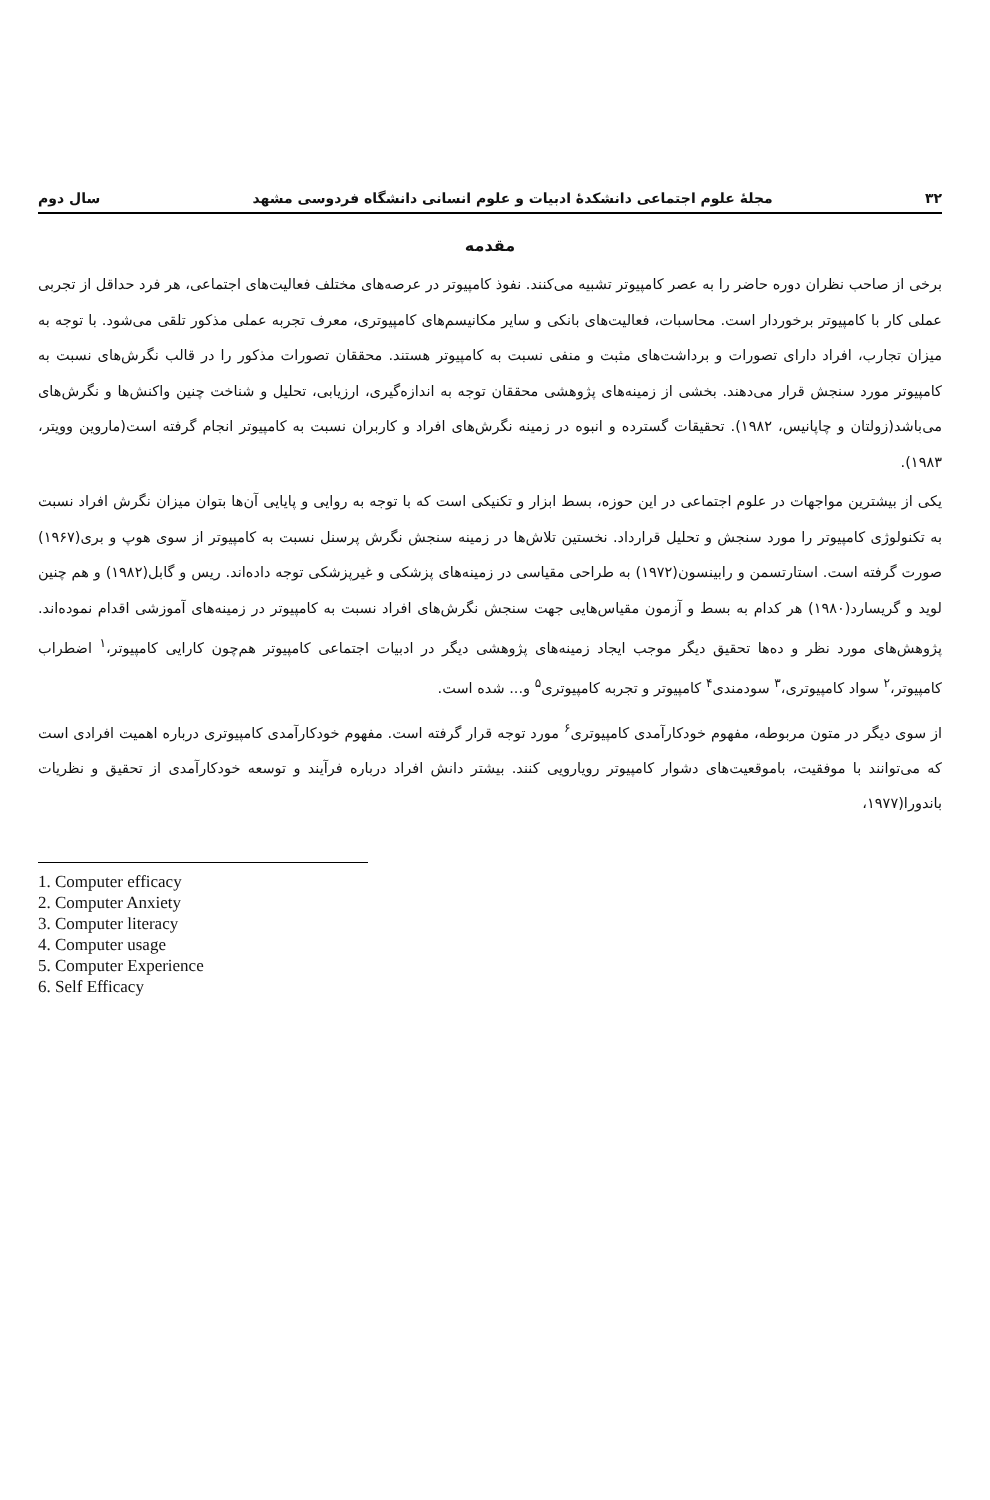۳۲ مجلهٔ علوم اجتماعی دانشکدهٔ ادبیات و علوم انسانی دانشگاه فردوسی مشهد سال دوم
مقدمه
برخی از صاحب نظران دوره حاضر را به عصر کامپیوتر تشبیه می‌کنند. نفوذ کامپیوتر در عرصه‌های مختلف فعالیت‌های اجتماعی، هر فرد حداقل از تجربی عملی کار با کامپیوتر برخوردار است. محاسبات، فعالیت‌های بانکی و سایر مکانیسم‌های کامپیوتری، معرف تجربه عملی مذکور تلقی می‌شود. با توجه به میزان تجارب، افراد دارای تصورات و برداشت‌های مثبت و منفی نسبت به کامپیوتر هستند. محققان تصورات مذکور را در قالب نگرش‌های نسبت به کامپیوتر مورد سنجش قرار می‌دهند. بخشی از زمینه‌های پژوهشی محققان توجه به اندازه‌گیری، ارزیابی، تحلیل و شناخت چنین واکنش‌ها و نگرش‌های می‌باشد(زولتان و چاپانیس، ۱۹۸۲). تحقیقات گسترده و انبوه در زمینه نگرش‌های افراد و کاربران نسبت به کامپیوتر انجام گرفته است(ماروین وویتر، ۱۹۸۳).
یکی از بیشترین مواجهات در علوم اجتماعی در این حوزه، بسط ابزار و تکنیکی است که با توجه به روایی و پایایی آن‌ها بتوان میزان نگرش افراد نسبت به تکنولوژی کامپیوتر را مورد سنجش و تحلیل قرارداد. نخستین تلاش‌ها در زمینه سنجش نگرش پرسنل نسبت به کامپیوتر از سوی هوپ و بری(۱۹۶۷) صورت گرفته است. استارتسمن و رابینسون(۱۹۷۲) به طراحی مقیاسی در زمینه‌های پزشکی و غیرپزشکی توجه داده‌اند. ریس و گابل(۱۹۸۲) و هم چنین لوید و گریسارد(۱۹۸۰) هر کدام به بسط و آزمون مقیاس‌هایی جهت سنجش نگرش‌های افراد نسبت به کامپیوتر در زمینه‌های آموزشی اقدام نموده‌اند. پژوهش‌های مورد نظر و ده‌ها تحقیق دیگر موجب ایجاد زمینه‌های پژوهشی دیگر در ادبیات اجتماعی کامپیوتر هم‌چون کارایی کامپیوتر،<sup>۱</sup> اضطراب کامپیوتر،<sup>۲</sup> سواد کامپیوتری،<sup>۳</sup> سودمندی<sup>۴</sup> کامپیوتر و تجربه کامپیوتری<sup>۵</sup> و... شده است.
از سوی دیگر در متون مربوطه، مفهوم خودکارآمدی کامپیوتری<sup>۶</sup> مورد توجه قرار گرفته است. مفهوم خودکارآمدی کامپیوتری درباره اهمیت افرادی است که می‌توانند با موفقیت، باموقعیت‌های دشوار کامپیوتر رویارویی کنند. بیشتر دانش افراد درباره فرآیند و توسعه خودکارآمدی از تحقیق و نظریات باندورا(۱۹۷۷،
1. Computer efficacy
2. Computer Anxiety
3. Computer literacy
4. Computer usage
5. Computer Experience
6. Self Efficacy